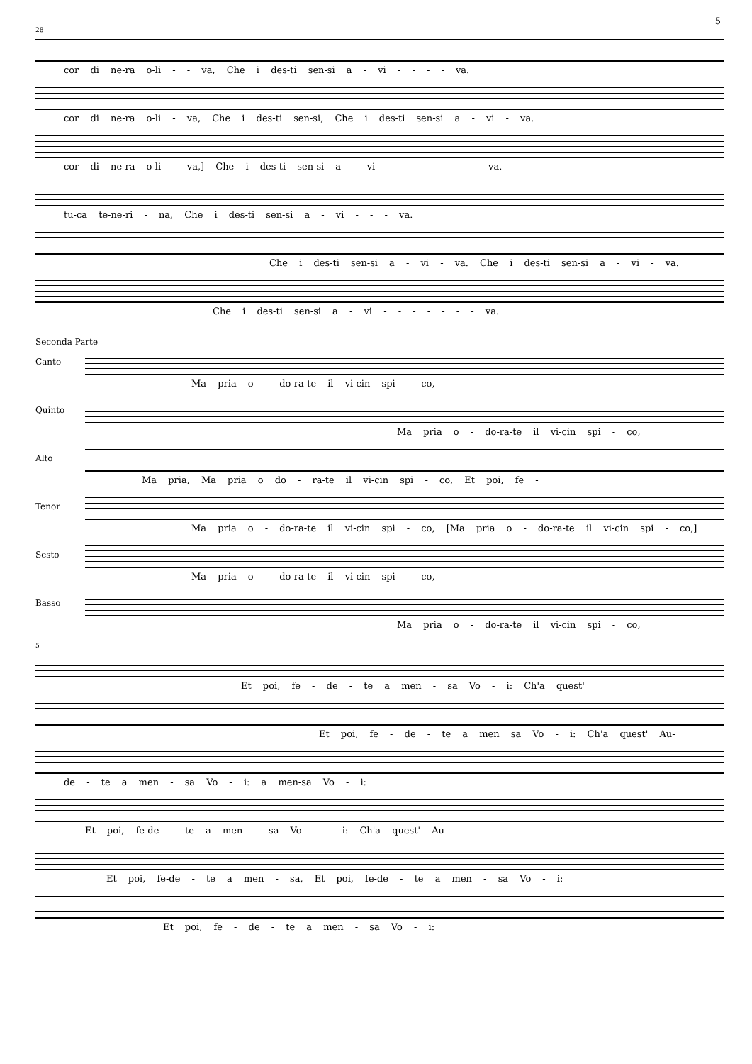5
28
cor di ne-ra o-li - - va, Che i des-ti sen-si a - vi - - - - va.
cor di ne-ra o-li - va, Che i des-ti sen-si, Che i des-ti sen-si a - vi - va.
cor di ne-ra o-li - va,] Che i des-ti sen-si a - vi - - - - - - - va.
tu-ca te-ne-ri - na, Che i des-ti sen-si a - vi - - - va.
Che i des-ti sen-si a - vi - va. Che i des-ti sen-si a - vi - va.
Che i des-ti sen-si a - vi - - - - - - - va.
Seconda Parte
Canto
Ma pria o - do-ra-te il vi-cin spi - co,
Quinto
Ma pria o - do-ra-te il vi-cin spi - co,
Alto
Ma pria, Ma pria o do - ra-te il vi-cin spi - co, Et poi, fe -
Tenor
Ma pria o - do-ra-te il vi-cin spi - co, [Ma pria o - do-ra-te il vi-cin spi - co,]
Sesto
Ma pria o - do-ra-te il vi-cin spi - co,
Basso
Ma pria o - do-ra-te il vi-cin spi - co,
5
Et poi, fe - de - te a men - sa Vo - i: Ch'a quest'
Et poi, fe - de - te a men sa Vo - i: Ch'a quest' Au-
de - te a men - sa Vo - i: a men-sa Vo - i:
Et poi, fe-de - te a men - sa Vo - - i: Ch'a quest' Au -
Et poi, fe-de - te a men - sa, Et poi, fe-de - te a men - sa Vo - i:
Et poi, fe - de - te a men - sa Vo - i: